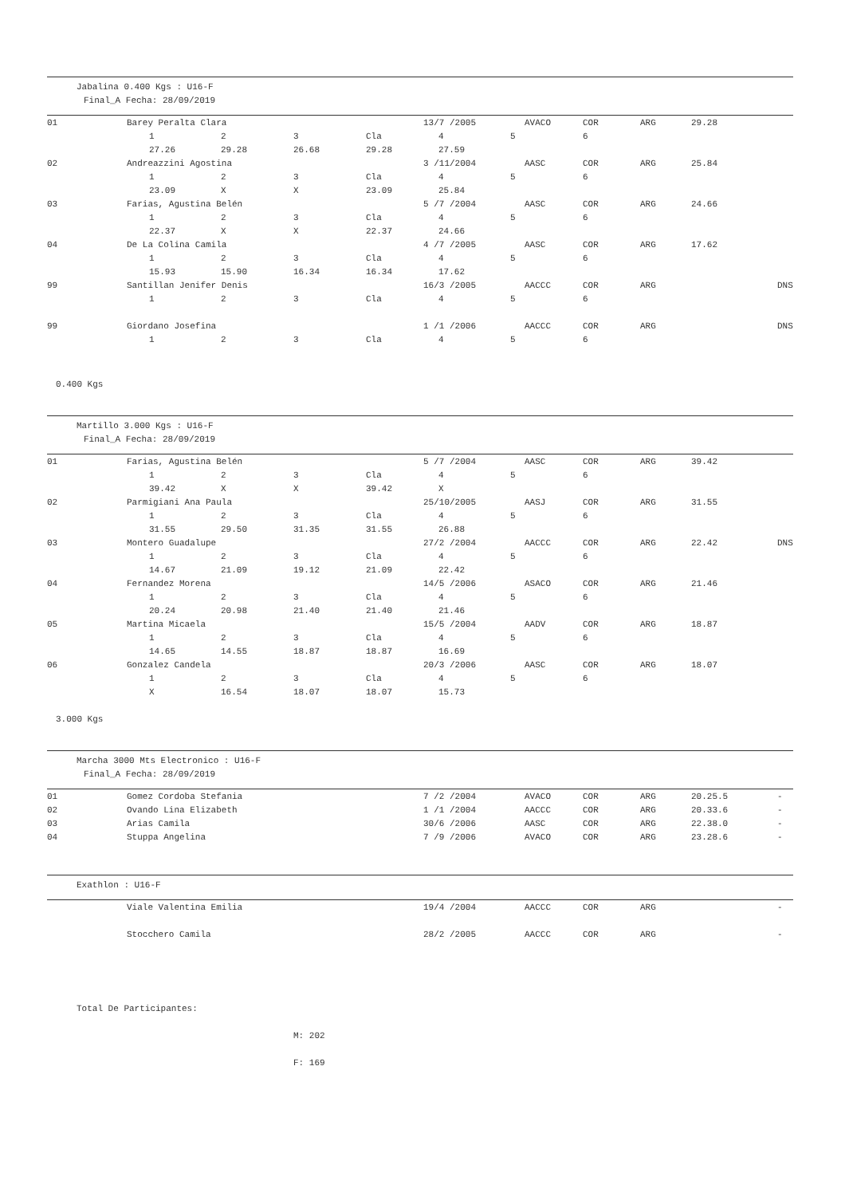Jabalina 0.400 Kgs : U16-F
Final_A Fecha: 28/09/2019
01 Barey Peralta Clara 13/7 /2005 AVACO COR ARG 29.28
1 2 3 Cla 4 5 6
27.26 29.28 26.68 29.28 27.59
02 Andreazzini Agostina 3 /11/2004 AASC COR ARG 25.84
1 2 3 Cla 4 5 6
23.09 X X 23.09 25.84
03 Farias, Agustina Belén 5 /7 /2004 AASC COR ARG 24.66
1 2 3 Cla 4 5 6
22.37 X X 22.37 24.66
04 De La Colina Camila 4 /7 /2005 AASC COR ARG 17.62
1 2 3 Cla 4 5 6
15.93 15.90 16.34 16.34 17.62
99 Santillan Jenifer Denis 16/3 /2005 AACCC COR ARG DNS
1 2 3 Cla 4 5 6
99 Giordano Josefina 1 /1 /2006 AACCC COR ARG DNS
1 2 3 Cla 4 5 6
0.400 Kgs
Martillo 3.000 Kgs : U16-F
Final_A Fecha: 28/09/2019
01 Farias, Agustina Belén 5 /7 /2004 AASC COR ARG 39.42
1 2 3 Cla 4 5 6
39.42 X X 39.42 X
02 Parmigiani Ana Paula 25/10/2005 AASJ COR ARG 31.55
1 2 3 Cla 4 5 6
31.55 29.50 31.35 31.55 26.88
03 Montero Guadalupe 27/2 /2004 AACCC COR ARG 22.42 DNS
1 2 3 Cla 4 5 6
14.67 21.09 19.12 21.09 22.42
04 Fernandez Morena 14/5 /2006 ASACO COR ARG 21.46
1 2 3 Cla 4 5 6
20.24 20.98 21.40 21.40 21.46
05 Martina Micaela 15/5 /2004 AADV COR ARG 18.87
1 2 3 Cla 4 5 6
14.65 14.55 18.87 18.87 16.69
06 Gonzalez Candela 20/3 /2006 AASC COR ARG 18.07
1 2 3 Cla 4 5 6
X 16.54 18.07 18.07 15.73
3.000 Kgs
Marcha 3000 Mts Electronico : U16-F
Final_A Fecha: 28/09/2019
01 Gomez Cordoba Stefania 7 /2 /2004 AVACO COR ARG 20.25.5 -
02 Ovando Lina Elizabeth 1 /1 /2004 AACCC COR ARG 20.33.6 -
03 Arias Camila 30/6 /2006 AASC COR ARG 22.38.0 -
04 Stuppa Angelina 7 /9 /2006 AVACO COR ARG 23.28.6 -
Exathlon : U16-F
Viale Valentina Emilia 19/4 /2004 AACCC COR ARG -
Stocchero Camila 28/2 /2005 AACCC COR ARG -
Total De Participantes:
M: 202
F: 169